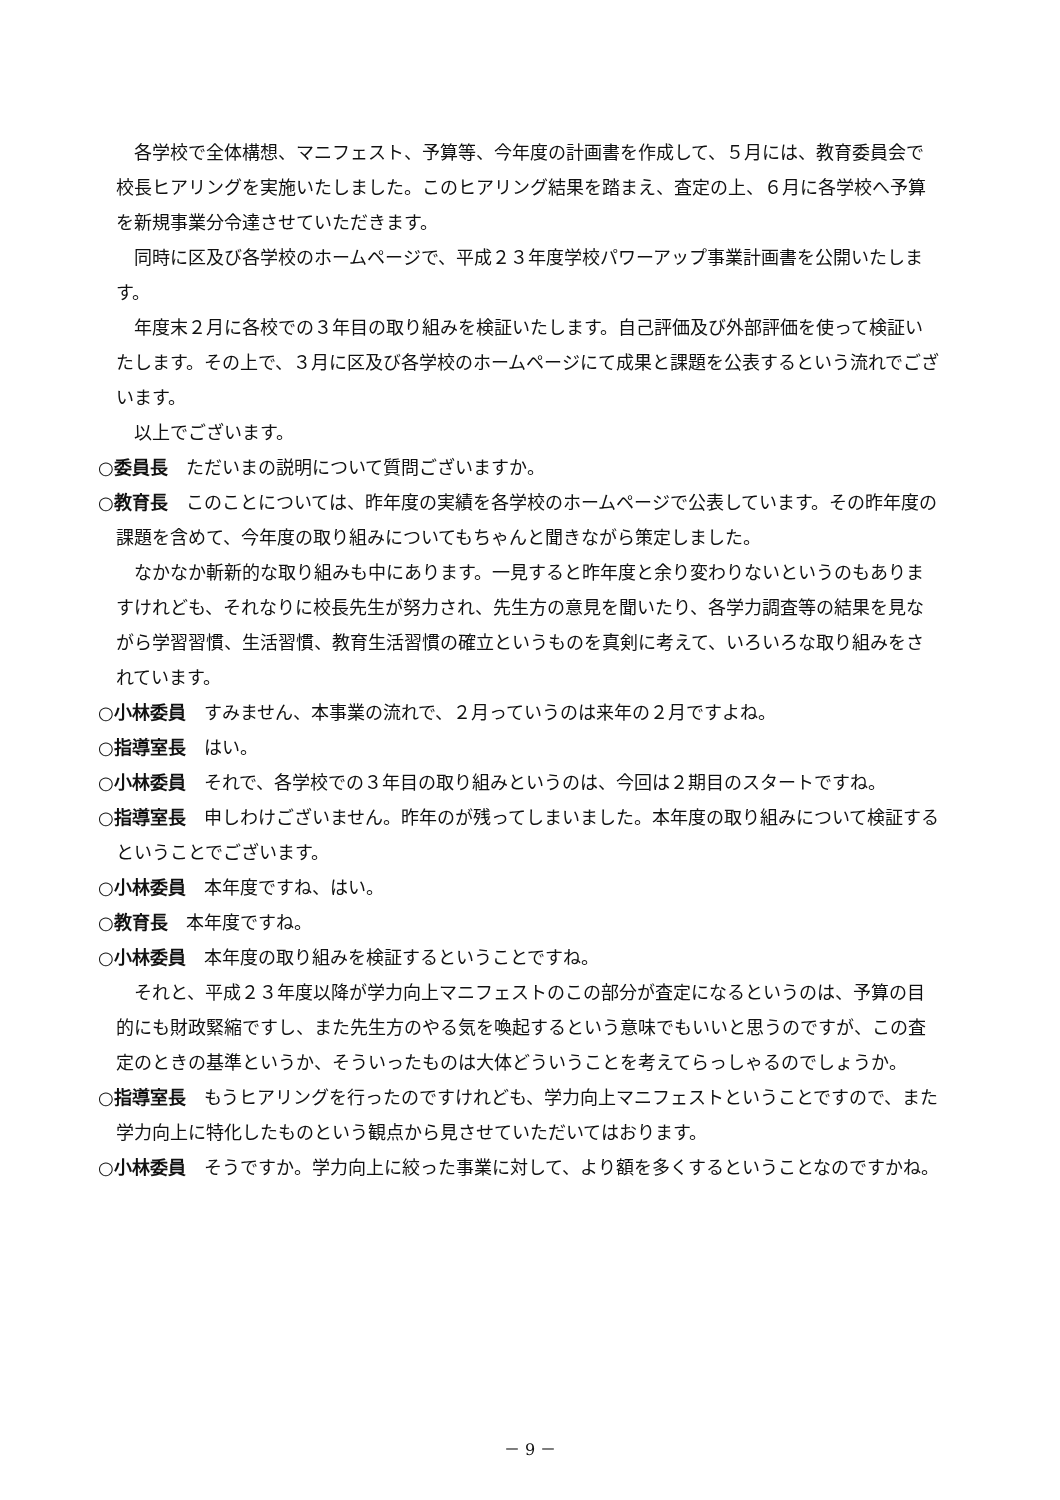各学校で全体構想、マニフェスト、予算等、今年度の計画書を作成して、５月には、教育委員会で校長ヒアリングを実施いたしました。このヒアリング結果を踏まえ、査定の上、６月に各学校へ予算を新規事業分令達させていただきます。
同時に区及び各学校のホームページで、平成２３年度学校パワーアップ事業計画書を公開いたします。
年度末２月に各校での３年目の取り組みを検証いたします。自己評価及び外部評価を使って検証いたします。その上で、３月に区及び各学校のホームページにて成果と課題を公表するという流れでございます。
以上でございます。
○委員長　ただいまの説明について質問ございますか。
○教育長　このことについては、昨年度の実績を各学校のホームページで公表しています。その昨年度の課題を含めて、今年度の取り組みについてもちゃんと聞きながら策定しました。
なかなか斬新的な取り組みも中にあります。一見すると昨年度と余り変わりないというのもありますけれども、それなりに校長先生が努力され、先生方の意見を聞いたり、各学力調査等の結果を見ながら学習習慣、生活習慣、教育生活習慣の確立というものを真剣に考えて、いろいろな取り組みをされています。
○小林委員　すみません、本事業の流れで、２月っていうのは来年の２月ですよね。
○指導室長　はい。
○小林委員　それで、各学校での３年目の取り組みというのは、今回は２期目のスタートですね。
○指導室長　申しわけございません。昨年のが残ってしまいました。本年度の取り組みについて検証するということでございます。
○小林委員　本年度ですね、はい。
○教育長　本年度ですね。
○小林委員　本年度の取り組みを検証するということですね。
それと、平成２３年度以降が学力向上マニフェストのこの部分が査定になるというのは、予算の目的にも財政緊縮ですし、また先生方のやる気を喚起するという意味でもいいと思うのですが、この査定のときの基準というか、そういったものは大体どういうことを考えてらっしゃるのでしょうか。
○指導室長　もうヒアリングを行ったのですけれども、学力向上マニフェストということですので、また学力向上に特化したものという観点から見させていただいてはおります。
○小林委員　そうですか。学力向上に絞った事業に対して、より額を多くするということなのですかね。
－ 9 －